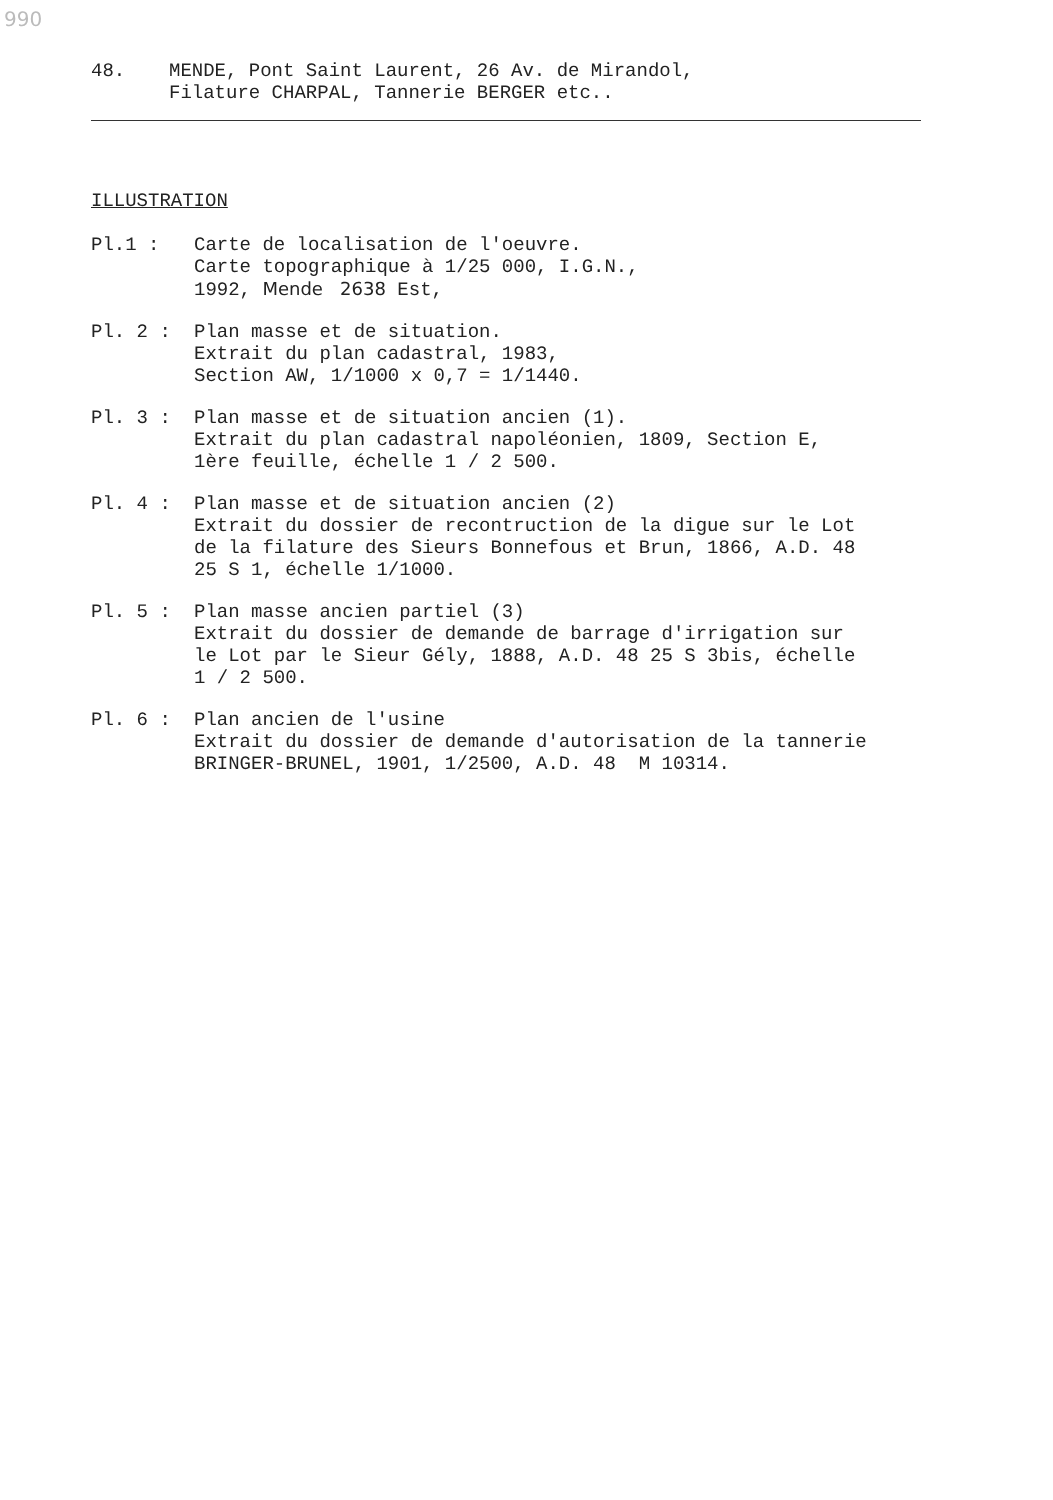990
48. MENDE, Pont Saint Laurent, 26 Av. de Mirandol,
Filature CHARPAL, Tannerie BERGER etc..
ILLUSTRATION
Pl.1 : Carte de localisation de l'oeuvre.
Carte topographique à 1/25 000, I.G.N.,
1992, Mende 2638 Est,
Pl. 2 : Plan masse et de situation.
Extrait du plan cadastral, 1983,
Section AW, 1/1000 x 0,7 = 1/1440.
Pl. 3 : Plan masse et de situation ancien (1).
Extrait du plan cadastral napoléonien, 1809, Section E,
1ère feuille, échelle 1 / 2 500.
Pl. 4 : Plan masse et de situation ancien (2)
Extrait du dossier de recontruction de la digue sur le Lot
de la filature des Sieurs Bonnefous et Brun, 1866, A.D. 48
25 S 1, échelle 1/1000.
Pl. 5 : Plan masse ancien partiel (3)
Extrait du dossier de demande de barrage d'irrigation sur
le Lot par le Sieur Gély, 1888, A.D. 48 25 S 3bis, échelle
1 / 2 500.
Pl. 6 : Plan ancien de l'usine
Extrait du dossier de demande d'autorisation de la tannerie
BRINGER-BRUNEL, 1901, 1/2500, A.D. 48 M 10314.